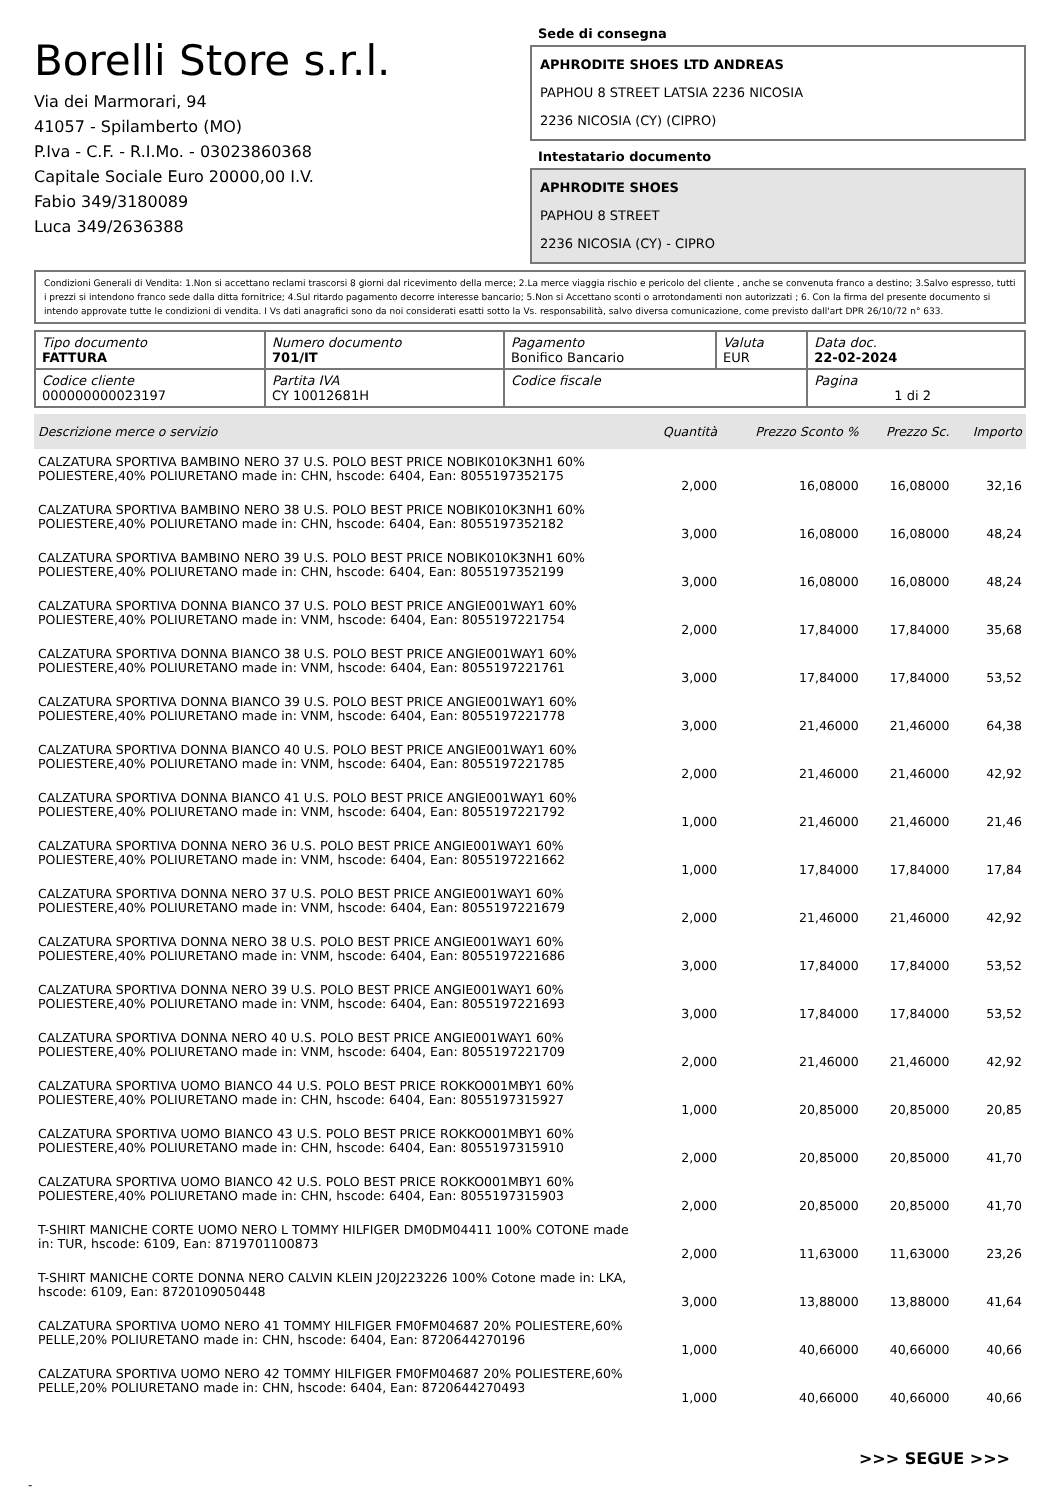Borelli Store s.r.l.
Via dei Marmorari, 94
41057 - Spilamberto (MO)
P.Iva - C.F. - R.I.Mo. - 03023860368
Capitale Sociale Euro 20000,00 I.V.
Fabio 349/3180089
Luca 349/2636388
Sede di consegna
APHRODITE SHOES LTD ANDREAS
PAPHOU 8 STREET LATSIA 2236 NICOSIA
2236 NICOSIA (CY) (CIPRO)
Intestatario documento
APHRODITE SHOES
PAPHOU 8 STREET
2236 NICOSIA (CY) - CIPRO
Condizioni Generali di Vendita: 1.Non si accettano reclami trascorsi 8 giorni dal ricevimento della merce; 2.La merce viaggia rischio e pericolo del cliente , anche se convenuta franco a destino; 3.Salvo espresso, tutti i prezzi si intendono franco sede dalla ditta fornitrice; 4.Sul ritardo pagamento decorre interesse bancario; 5.Non si Accettano sconti o arrotondamenti non autorizzati ; 6. Con la firma del presente documento si intendo approvate tutte le condizioni di vendita. I Vs dati anagrafici sono da noi considerati esatti sotto la Vs. responsabilità, salvo diversa comunicazione, come previsto dall'art DPR 26/10/72 n° 633.
| Tipo documento FATTURA | Numero documento 701/IT | Pagamento Bonifico Bancario | Valuta EUR | Data doc. 22-02-2024 |
| Codice cliente 000000000023197 | Partita IVA CY 10012681H | Codice fiscale | | Pagina 1 di 2 |
| Descrizione merce o servizio | Quantità | Prezzo Sconto % | Prezzo Sc. | Importo |
| --- | --- | --- | --- | --- |
| CALZATURA SPORTIVA BAMBINO NERO 37 U.S. POLO BEST PRICE NOBIK010K3NH1 60% POLIESTERE,40% POLIURETANO made in: CHN, hscode: 6404, Ean: 8055197352175 | 2,000 | 16,08000 | 16,08000 | 32,16 |
| CALZATURA SPORTIVA BAMBINO NERO 38 U.S. POLO BEST PRICE NOBIK010K3NH1 60% POLIESTERE,40% POLIURETANO made in: CHN, hscode: 6404, Ean: 8055197352182 | 3,000 | 16,08000 | 16,08000 | 48,24 |
| CALZATURA SPORTIVA BAMBINO NERO 39 U.S. POLO BEST PRICE NOBIK010K3NH1 60% POLIESTERE,40% POLIURETANO made in: CHN, hscode: 6404, Ean: 8055197352199 | 3,000 | 16,08000 | 16,08000 | 48,24 |
| CALZATURA SPORTIVA DONNA BIANCO 37 U.S. POLO BEST PRICE ANGIE001WAY1 60% POLIESTERE,40% POLIURETANO made in: VNM, hscode: 6404, Ean: 8055197221754 | 2,000 | 17,84000 | 17,84000 | 35,68 |
| CALZATURA SPORTIVA DONNA BIANCO 38 U.S. POLO BEST PRICE ANGIE001WAY1 60% POLIESTERE,40% POLIURETANO made in: VNM, hscode: 6404, Ean: 8055197221761 | 3,000 | 17,84000 | 17,84000 | 53,52 |
| CALZATURA SPORTIVA DONNA BIANCO 39 U.S. POLO BEST PRICE ANGIE001WAY1 60% POLIESTERE,40% POLIURETANO made in: VNM, hscode: 6404, Ean: 8055197221778 | 3,000 | 21,46000 | 21,46000 | 64,38 |
| CALZATURA SPORTIVA DONNA BIANCO 40 U.S. POLO BEST PRICE ANGIE001WAY1 60% POLIESTERE,40% POLIURETANO made in: VNM, hscode: 6404, Ean: 8055197221785 | 2,000 | 21,46000 | 21,46000 | 42,92 |
| CALZATURA SPORTIVA DONNA BIANCO 41 U.S. POLO BEST PRICE ANGIE001WAY1 60% POLIESTERE,40% POLIURETANO made in: VNM, hscode: 6404, Ean: 8055197221792 | 1,000 | 21,46000 | 21,46000 | 21,46 |
| CALZATURA SPORTIVA DONNA NERO 36 U.S. POLO BEST PRICE ANGIE001WAY1 60% POLIESTERE,40% POLIURETANO made in: VNM, hscode: 6404, Ean: 8055197221662 | 1,000 | 17,84000 | 17,84000 | 17,84 |
| CALZATURA SPORTIVA DONNA NERO 37 U.S. POLO BEST PRICE ANGIE001WAY1 60% POLIESTERE,40% POLIURETANO made in: VNM, hscode: 6404, Ean: 8055197221679 | 2,000 | 21,46000 | 21,46000 | 42,92 |
| CALZATURA SPORTIVA DONNA NERO 38 U.S. POLO BEST PRICE ANGIE001WAY1 60% POLIESTERE,40% POLIURETANO made in: VNM, hscode: 6404, Ean: 8055197221686 | 3,000 | 17,84000 | 17,84000 | 53,52 |
| CALZATURA SPORTIVA DONNA NERO 39 U.S. POLO BEST PRICE ANGIE001WAY1 60% POLIESTERE,40% POLIURETANO made in: VNM, hscode: 6404, Ean: 8055197221693 | 3,000 | 17,84000 | 17,84000 | 53,52 |
| CALZATURA SPORTIVA DONNA NERO 40 U.S. POLO BEST PRICE ANGIE001WAY1 60% POLIESTERE,40% POLIURETANO made in: VNM, hscode: 6404, Ean: 8055197221709 | 2,000 | 21,46000 | 21,46000 | 42,92 |
| CALZATURA SPORTIVA UOMO BIANCO 44 U.S. POLO BEST PRICE ROKKO001MBY1 60% POLIESTERE,40% POLIURETANO made in: CHN, hscode: 6404, Ean: 8055197315927 | 1,000 | 20,85000 | 20,85000 | 20,85 |
| CALZATURA SPORTIVA UOMO BIANCO 43 U.S. POLO BEST PRICE ROKKO001MBY1 60% POLIESTERE,40% POLIURETANO made in: CHN, hscode: 6404, Ean: 8055197315910 | 2,000 | 20,85000 | 20,85000 | 41,70 |
| CALZATURA SPORTIVA UOMO BIANCO 42 U.S. POLO BEST PRICE ROKKO001MBY1 60% POLIESTERE,40% POLIURETANO made in: CHN, hscode: 6404, Ean: 8055197315903 | 2,000 | 20,85000 | 20,85000 | 41,70 |
| T-SHIRT MANICHE CORTE UOMO NERO L TOMMY HILFIGER DM0DM04411 100% COTONE made in: TUR, hscode: 6109, Ean: 8719701100873 | 2,000 | 11,63000 | 11,63000 | 23,26 |
| T-SHIRT MANICHE CORTE DONNA NERO CALVIN KLEIN J20J223226 100% Cotone made in: LKA, hscode: 6109, Ean: 8720109050448 | 3,000 | 13,88000 | 13,88000 | 41,64 |
| CALZATURA SPORTIVA UOMO NERO 41 TOMMY HILFIGER FM0FM04687 20% POLIESTERE,60% PELLE,20% POLIURETANO made in: CHN, hscode: 6404, Ean: 8720644270196 | 1,000 | 40,66000 | 40,66000 | 40,66 |
| CALZATURA SPORTIVA UOMO NERO 42 TOMMY HILFIGER FM0FM04687 20% POLIESTERE,60% PELLE,20% POLIURETANO made in: CHN, hscode: 6404, Ean: 8720644270493 | 1,000 | 40,66000 | 40,66000 | 40,66 |
>>> SEGUE >>>
-